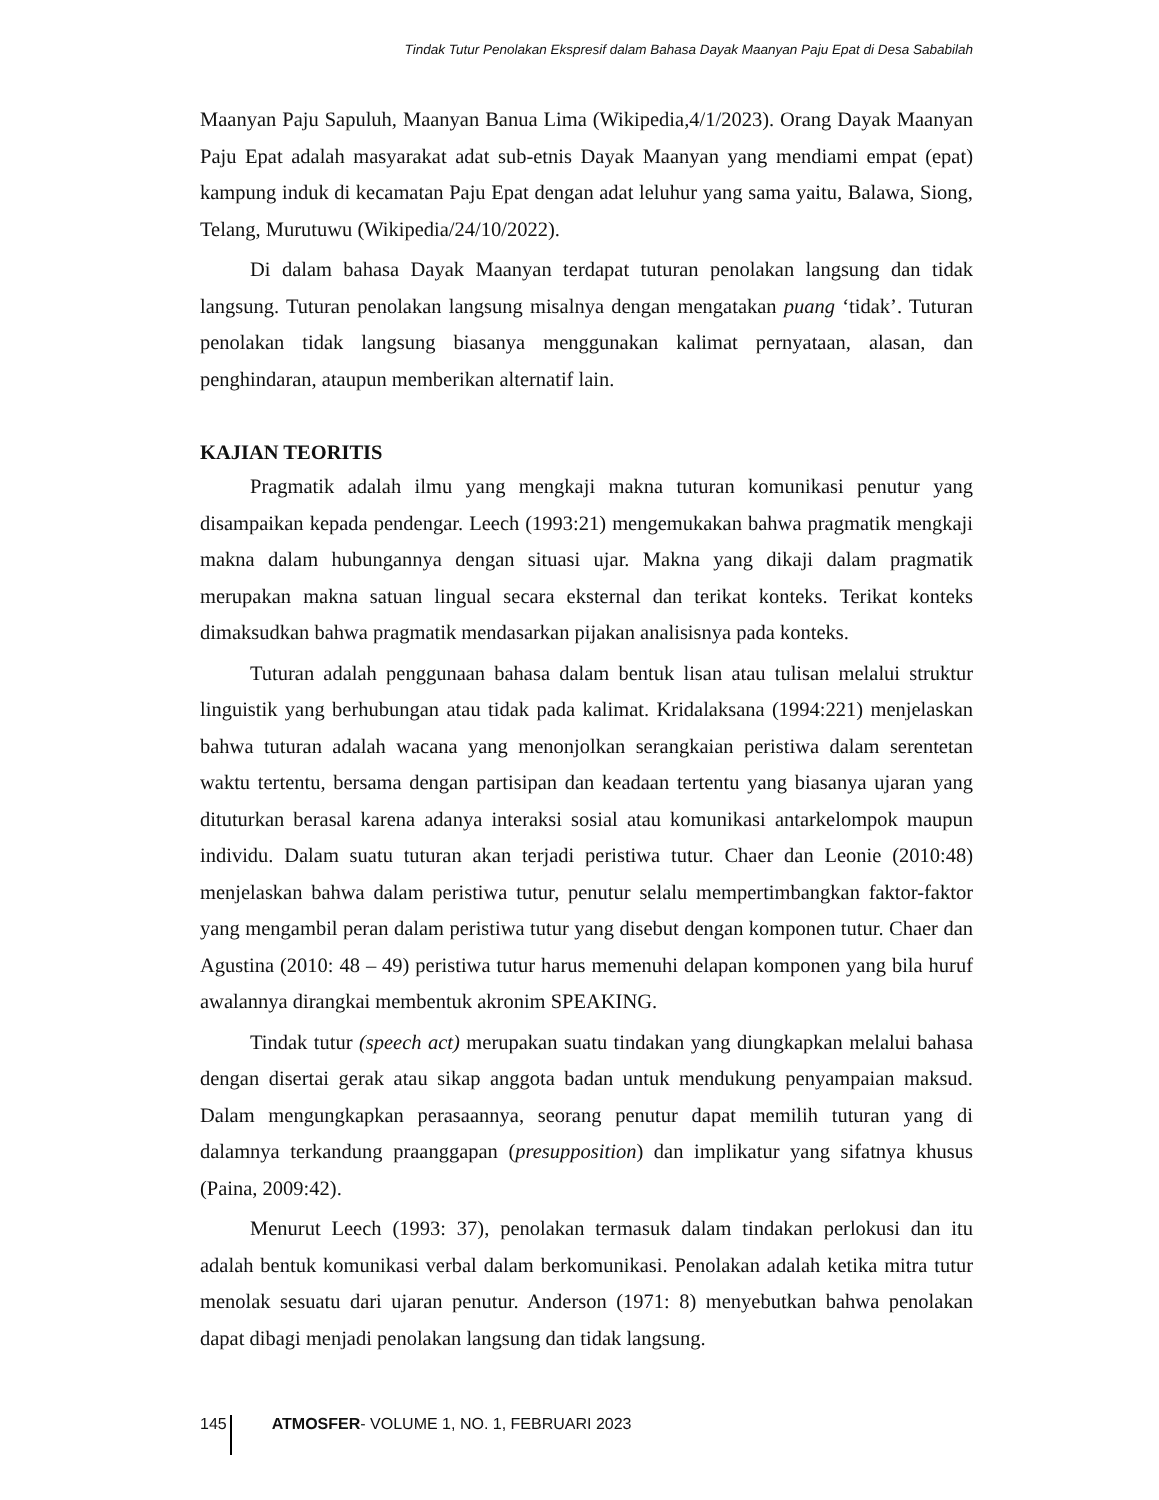Tindak Tutur Penolakan Ekspresif dalam Bahasa Dayak Maanyan Paju Epat di Desa Sababilah
Maanyan Paju Sapuluh, Maanyan Banua Lima (Wikipedia,4/1/2023). Orang Dayak Maanyan Paju Epat adalah masyarakat adat sub-etnis Dayak Maanyan yang mendiami empat (epat) kampung induk di kecamatan Paju Epat dengan adat leluhur yang sama yaitu, Balawa, Siong, Telang, Murutuwu (Wikipedia/24/10/2022).
Di dalam bahasa Dayak Maanyan terdapat tuturan penolakan langsung dan tidak langsung. Tuturan penolakan langsung misalnya dengan mengatakan puang ‘tidak’. Tuturan penolakan tidak langsung biasanya menggunakan kalimat pernyataan, alasan, dan penghindaran, ataupun memberikan alternatif lain.
KAJIAN TEORITIS
Pragmatik adalah ilmu yang mengkaji makna tuturan komunikasi penutur yang disampaikan kepada pendengar. Leech (1993:21) mengemukakan bahwa pragmatik mengkaji makna dalam hubungannya dengan situasi ujar. Makna yang dikaji dalam pragmatik merupakan makna satuan lingual secara eksternal dan terikat konteks. Terikat konteks dimaksudkan bahwa pragmatik mendasarkan pijakan analisisnya pada konteks.
Tuturan adalah penggunaan bahasa dalam bentuk lisan atau tulisan melalui struktur linguistik yang berhubungan atau tidak pada kalimat. Kridalaksana (1994:221) menjelaskan bahwa tuturan adalah wacana yang menonjolkan serangkaian peristiwa dalam serentetan waktu tertentu, bersama dengan partisipan dan keadaan tertentu yang biasanya ujaran yang dituturkan berasal karena adanya interaksi sosial atau komunikasi antarkelompok maupun individu. Dalam suatu tuturan akan terjadi peristiwa tutur. Chaer dan Leonie (2010:48) menjelaskan bahwa dalam peristiwa tutur, penutur selalu mempertimbangkan faktor-faktor yang mengambil peran dalam peristiwa tutur yang disebut dengan komponen tutur. Chaer dan Agustina (2010: 48 – 49) peristiwa tutur harus memenuhi delapan komponen yang bila huruf awalannya dirangkai membentuk akronim SPEAKING.
Tindak tutur (speech act) merupakan suatu tindakan yang diungkapkan melalui bahasa dengan disertai gerak atau sikap anggota badan untuk mendukung penyampaian maksud. Dalam mengungkapkan perasaannya, seorang penutur dapat memilih tuturan yang di dalamnya terkandung praanggapan (presupposition) dan implikatur yang sifatnya khusus (Paina, 2009:42).
Menurut Leech (1993: 37), penolakan termasuk dalam tindakan perlokusi dan itu adalah bentuk komunikasi verbal dalam berkomunikasi. Penolakan adalah ketika mitra tutur menolak sesuatu dari ujaran penutur. Anderson (1971: 8) menyebutkan bahwa penolakan dapat dibagi menjadi penolakan langsung dan tidak langsung.
145 ATMOSFER- VOLUME 1, NO. 1, FEBRUARI 2023